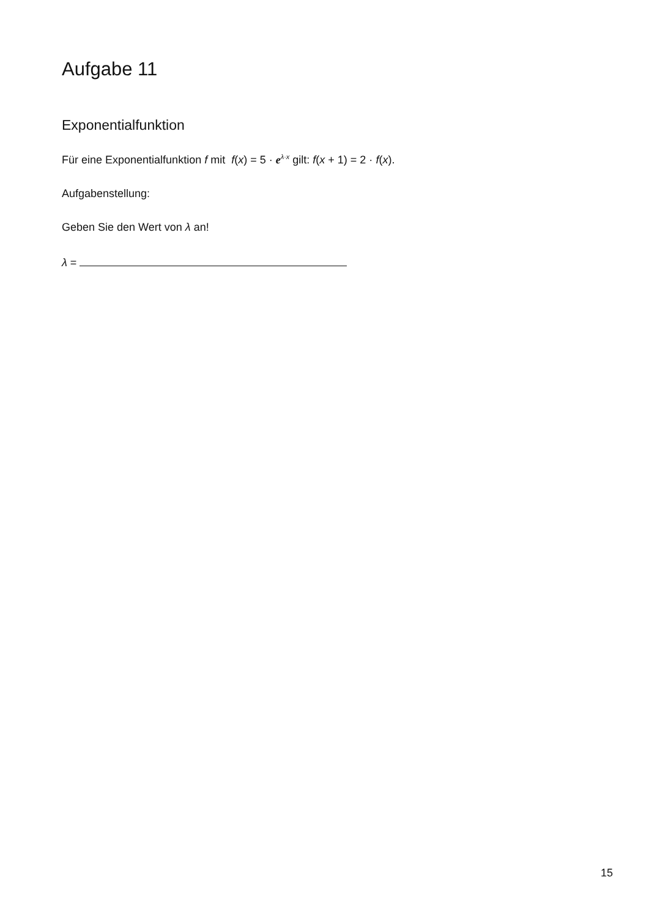Aufgabe 11
Exponentialfunktion
Für eine Exponentialfunktion f mit f(x) = 5 · e<sup>λ·x</sup> gilt: f(x + 1) = 2 · f(x).
Aufgabenstellung:
Geben Sie den Wert von λ an!
λ =
15